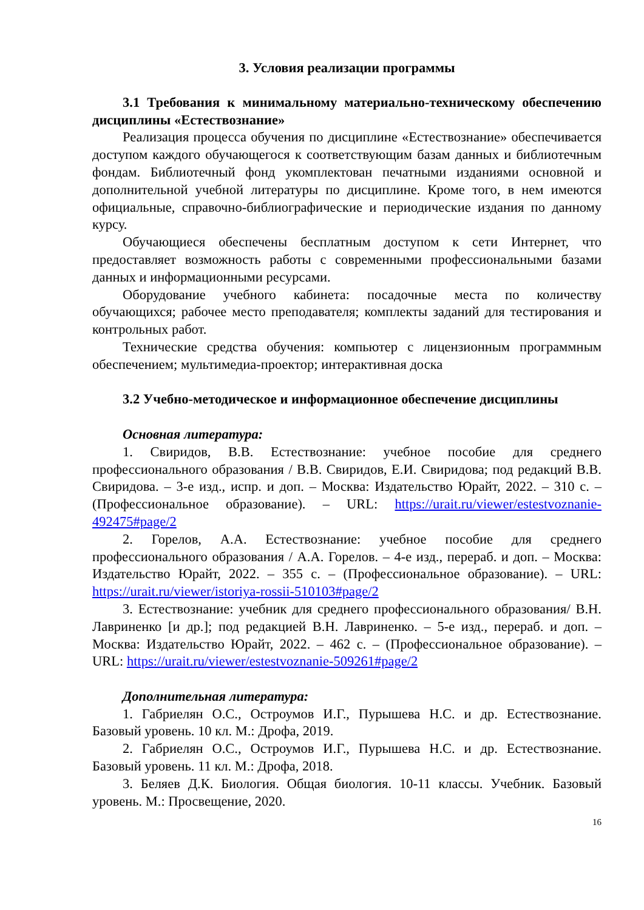3. Условия реализации программы
3.1 Требования к минимальному материально-техническому обеспечению дисциплины «Естествознание»
Реализация процесса обучения по дисциплине «Естествознание» обеспечивается доступом каждого обучающегося к соответствующим базам данных и библиотечным фондам. Библиотечный фонд укомплектован печатными изданиями основной и дополнительной учебной литературы по дисциплине. Кроме того, в нем имеются официальные, справочно-библиографические и периодические издания по данному курсу.
Обучающиеся обеспечены бесплатным доступом к сети Интернет, что предоставляет возможность работы с современными профессиональными базами данных и информационными ресурсами.
Оборудование учебного кабинета: посадочные места по количеству обучающихся; рабочее место преподавателя; комплекты заданий для тестирования и контрольных работ.
Технические средства обучения: компьютер с лицензионным программным обеспечением; мультимедиа-проектор; интерактивная доска
3.2 Учебно-методическое и информационное обеспечение дисциплины
Основная литература:
1. Свиридов, В.В. Естествознание: учебное пособие для среднего профессионального образования / В.В. Свиридов, Е.И. Свиридова; под редакций В.В. Свиридова. – 3-е изд., испр. и доп. – Москва: Издательство Юрайт, 2022. – 310 с. – (Профессиональное образование). – URL: https://urait.ru/viewer/estestvoznanie-492475#page/2
2. Горелов, А.А. Естествознание: учебное пособие для среднего профессионального образования / А.А. Горелов. – 4-е изд., перераб. и доп. – Москва: Издательство Юрайт, 2022. – 355 с. – (Профессиональное образование). – URL: https://urait.ru/viewer/istoriya-rossii-510103#page/2
3. Естествознание: учебник для среднего профессионального образования/ В.Н. Лавриненко [и др.]; под редакцией В.Н. Лавриненко. – 5-е изд., перераб. и доп. – Москва: Издательство Юрайт, 2022. – 462 с. – (Профессиональное образование). – URL: https://urait.ru/viewer/estestvoznanie-509261#page/2
Дополнительная литература:
1. Габриелян О.С., Остроумов И.Г., Пурышева Н.С. и др. Естествознание. Базовый уровень. 10 кл. М.: Дрофа, 2019.
2. Габриелян О.С., Остроумов И.Г., Пурышева Н.С. и др. Естествознание. Базовый уровень. 11 кл. М.: Дрофа, 2018.
3. Беляев Д.К. Биология. Общая биология. 10-11 классы. Учебник. Базовый уровень. М.: Просвещение, 2020.
16